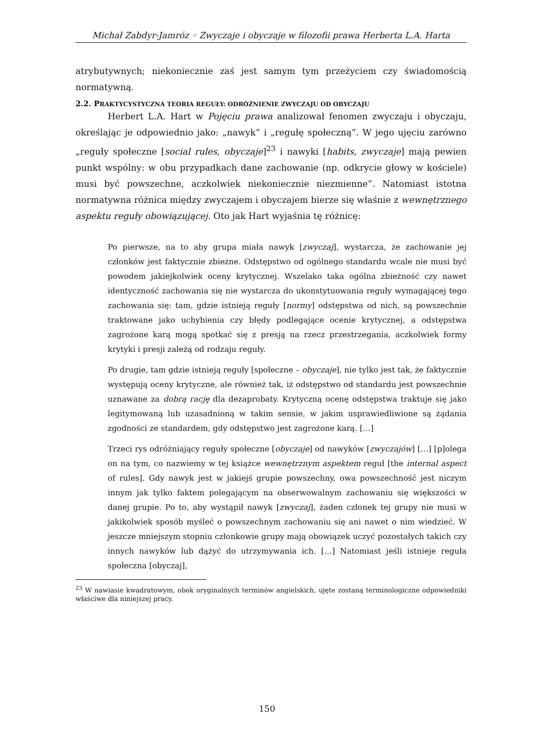Michał Zabdyr-Jamróz ◦ Zwyczaje i obyczaje w filozofii prawa Herberta L.A. Harta
atrybutywnych; niekoniecznie zaś jest samym tym przeżyciem czy świadomością normatywną.
2.2. PRAKTYCYSTYCZNA TEORIA REGUŁY: ODRÓŻNIENIE ZWYCZAJU OD OBYCZAJU
Herbert L.A. Hart w Pojęciu prawa analizował fenomen zwyczaju i obyczaju, określając je odpowiednio jako: „nawyk” i „regułę społeczną”. W jego ujęciu zarówno „reguły społeczne [social rules, obyczaje]<sup>23</sup> i nawyki [habits, zwyczaje] mają pewien punkt wspólny: w obu przypadkach dane zachowanie (np. odkrycie głowy w kościele) musi być powszechne, aczkolwiek niekoniecznie niezmienne”. Natomiast istotna normatywna różnica między zwyczajem i obyczajem bierze się właśnie z wewnętrznego aspektu reguły obowiązującej. Oto jak Hart wyjaśnia tę różnicę:
Po pierwsze, na to aby grupa miała nawyk [zwyczaj], wystarcza, że zachowanie jej członków jest faktycznie zbieżne. Odstępstwo od ogólnego standardu wcale nie musi być powodem jakiejkolwiek oceny krytycznej. Wszelako taka ogólna zbieżność czy nawet identyczność zachowania się nie wystarcza do ukonstytuowania reguły wymagającej tego zachowania się: tam, gdzie istnieją reguły [normy] odstępstwa od nich, są powszechnie traktowane jako uchybienia czy błędy podlegające ocenie krytycznej, a odstępstwa zagrożone karą mogą spotkać się z presją na rzecz przestrzegania, aczkolwiek formy krytyki i presji zależą od rodzaju reguły.
Po drugie, tam gdzie istnieją reguły [społeczne – obyczaje], nie tylko jest tak, że faktycznie występują oceny krytyczne, ale również tak, iż odstępstwo od standardu jest powszechnie uznawane za dobrą rację dla dezaprobaty. Krytyczną ocenę odstępstwa traktuje się jako legitymowaną lub uzasadnioną w takim sensie, w jakim usprawiedliwione są żądania zgodności ze standardem, gdy odstępstwo jest zagrożone karą. […]
Trzeci rys odróżniający reguły społeczne [obyczaje] od nawyków [zwyczajów] […] [p]olega on na tym, co nazwiemy w tej książce wewnętrznym aspektem reguł [the internal aspect of rules]. Gdy nawyk jest w jakiejś grupie powszechny, owa powszechność jest niczym innym jak tylko faktem polegającym na obserwowalnym zachowaniu się większości w danej grupie. Po to, aby wystąpił nawyk [zwyczaj], żaden członek tej grupy nie musi w jakikolwiek sposób myśleć o powszechnym zachowaniu się ani nawet o nim wiedzieć. W jeszcze mniejszym stopniu członkowie grupy mają obowiązek uczyć pozostałych takich czy innych nawyków lub dążyć do utrzymywania ich. […] Natomiast jeśli istnieje reguła społeczna [obyczaj],
<sup>23</sup> W nawiasie kwadratowym, obok oryginalnych terminów angielskich, ujęte zostaną terminologiczne odpowiedniki właściwe dla niniejszej pracy.
150